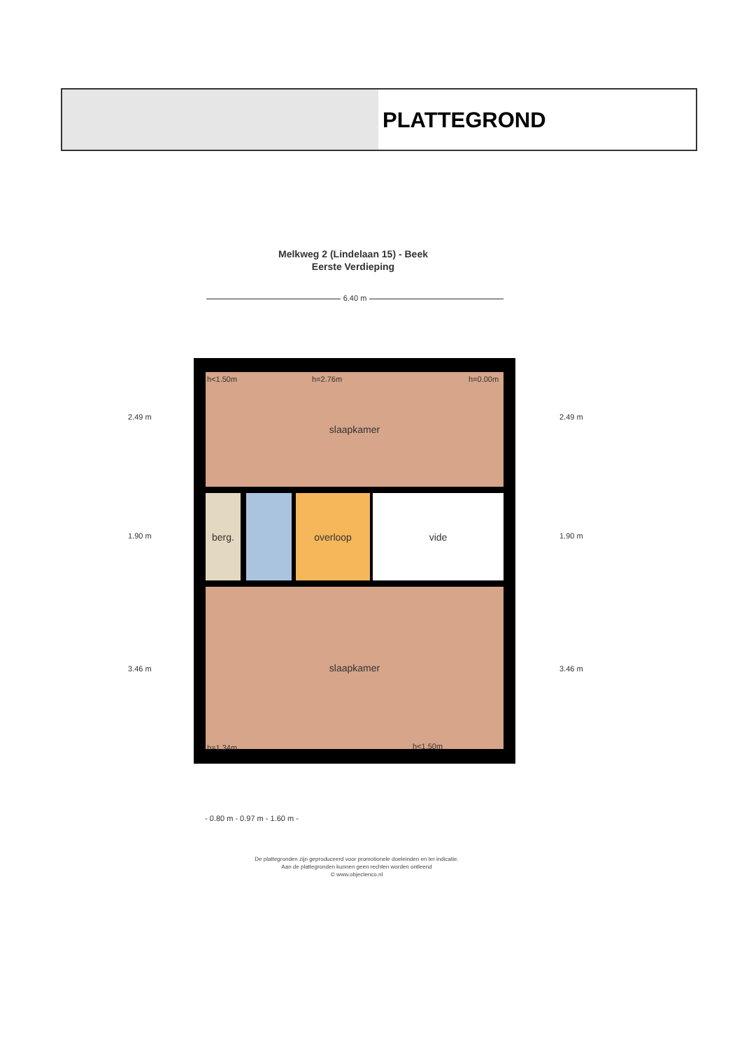PLATTEGROND
Melkweg 2 (Lindelaan 15) - Beek
Eerste Verdieping
6.40 m
slaapkamer
berg. overloop vide
slaapkamer
2.49 m
1.90 m
3.46 m
2.49 m
1.90 m
3.46 m
h<1.50m h=2.76m h=0.00m
h=1.34m h<1.50m
- 0.80 m - 0.97 m - 1.60 m -
De plattegronden zijn geproduceerd voor promotionele doeleinden en ter indicatie.
Aan de plattegronden kunnen geen rechten worden ontleend
© www.objectenco.nl